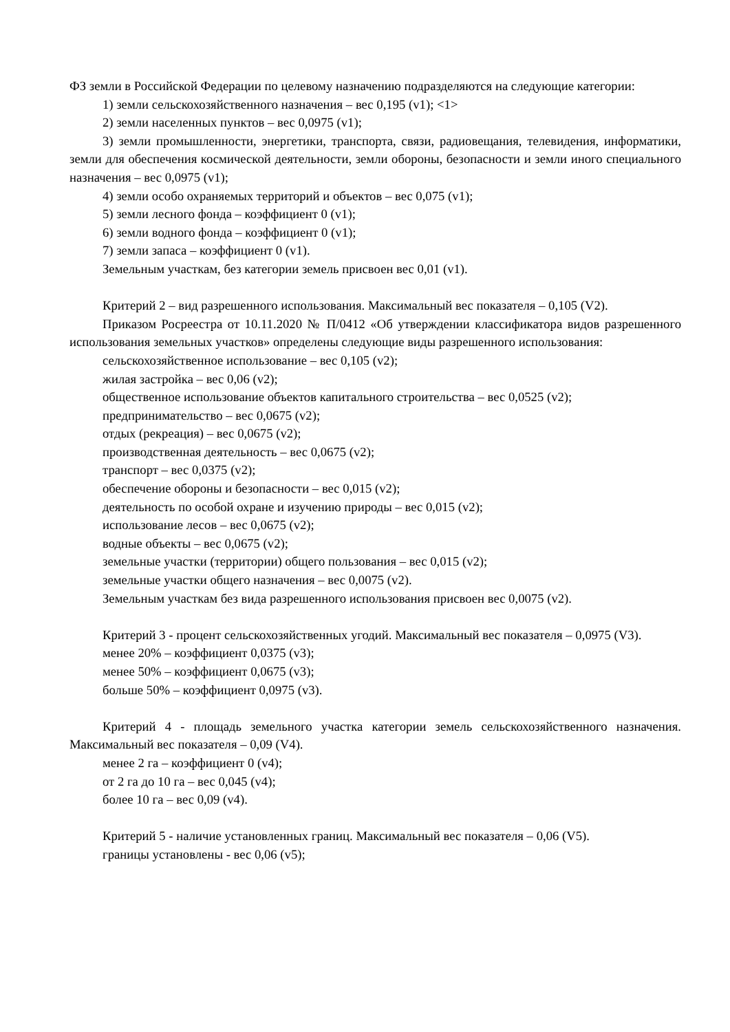ФЗ земли в Российской Федерации по целевому назначению подразделяются на следующие категории:
1) земли сельскохозяйственного назначения – вес 0,195 (v1); <1>
2) земли населенных пунктов – вес 0,0975 (v1);
3) земли промышленности, энергетики, транспорта, связи, радиовещания, телевидения, информатики, земли для обеспечения космической деятельности, земли обороны, безопасности и земли иного специального назначения – вес 0,0975 (v1);
4) земли особо охраняемых территорий и объектов – вес 0,075 (v1);
5) земли лесного фонда – коэффициент 0 (v1);
6) земли водного фонда – коэффициент 0 (v1);
7) земли запаса – коэффициент 0 (v1).
Земельным участкам, без категории земель присвоен вес 0,01 (v1).
Критерий 2 – вид разрешенного использования. Максимальный вес показателя – 0,105 (V2).
Приказом Росреестра от 10.11.2020 № П/0412 «Об утверждении классификатора видов разрешенного использования земельных участков» определены следующие виды разрешенного использования:
сельскохозяйственное использование – вес 0,105 (v2);
жилая застройка – вес 0,06 (v2);
общественное использование объектов капитального строительства – вес 0,0525 (v2);
предпринимательство – вес 0,0675 (v2);
отдых (рекреация) – вес 0,0675 (v2);
производственная деятельность – вес 0,0675 (v2);
транспорт – вес 0,0375 (v2);
обеспечение обороны и безопасности – вес 0,015 (v2);
деятельность по особой охране и изучению природы – вес 0,015 (v2);
использование лесов – вес 0,0675 (v2);
водные объекты – вес 0,0675 (v2);
земельные участки (территории) общего пользования – вес 0,015 (v2);
земельные участки общего назначения – вес 0,0075 (v2).
Земельным участкам без вида разрешенного использования присвоен вес 0,0075 (v2).
Критерий 3 - процент сельскохозяйственных угодий. Максимальный вес показателя – 0,0975 (V3).
менее 20% – коэффициент 0,0375 (v3);
менее 50% – коэффициент 0,0675 (v3);
больше 50% – коэффициент 0,0975 (v3).
Критерий 4 - площадь земельного участка категории земель сельскохозяйственного назначения. Максимальный вес показателя – 0,09 (V4).
менее 2 га – коэффициент 0 (v4);
от 2 га до 10 га – вес 0,045 (v4);
более 10 га – вес 0,09 (v4).
Критерий 5 - наличие установленных границ. Максимальный вес показателя – 0,06 (V5).
границы установлены - вес 0,06 (v5);